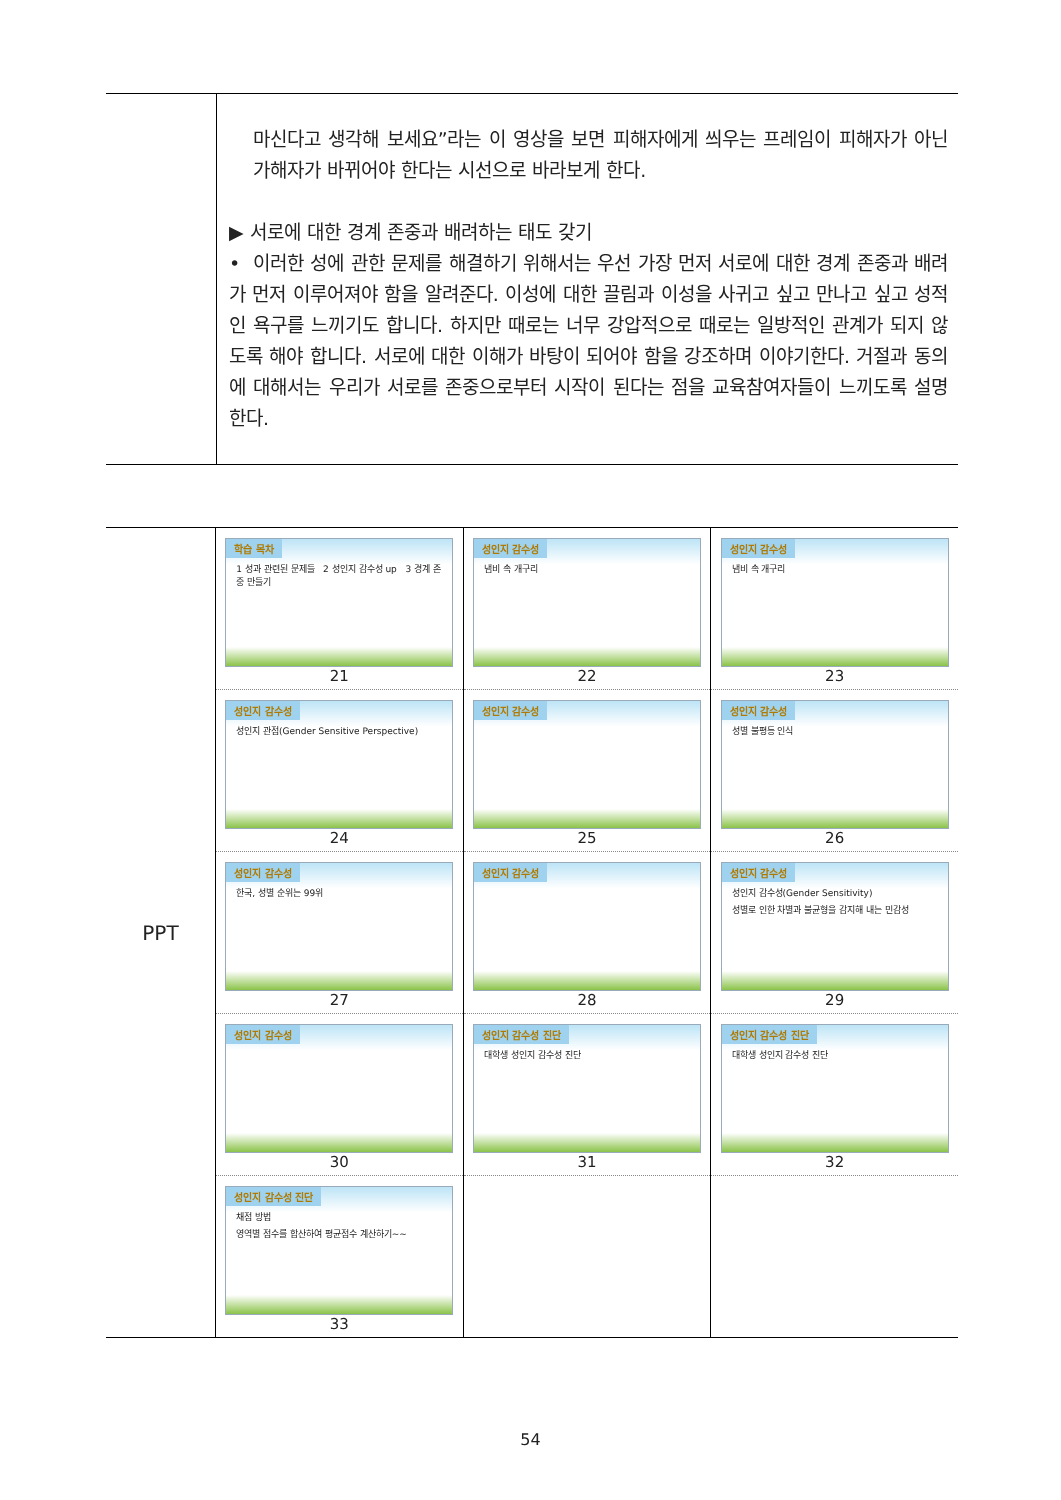| | 마신다고 생각해 보세요”라는 이 영상을 보면 피해자에게 씌우는 프레임이 피해자가 아닌 가해자가 바뀌어야 한다는 시선으로 바라보게 한다. ▶ 서로에 대한 경계 존중과 배려하는 태도 갖기 • 이러한 성에 관한 문제를 해결하기 위해서는 우선 가장 먼저 서로에 대한 경계 존중과 배려가 먼저 이루어져야 함을 알려준다. 이성에 대한 끌림과 이성을 사귀고 싶고 만나고 싶고 성적인 욕구를 느끼기도 합니다. 하지만 때로는 너무 강압적으로 때로는 일방적인 관계가 되지 않도록 해야 합니다. 서로에 대한 이해가 바탕이 되어야 함을 강조하며 이야기한다. 거절과 동의에 대해서는 우리가 서로를 존중으로부터 시작이 된다는 점을 교육참여자들이 느끼도록 설명한다. |
| PPT | 학습 목차 1 성과 관련된 문제들 2 성인지 감수성 up 3 경계 존중 만들기 21 | 성인지 감수성 냄비 속 개구리 22 | 성인지 감수성 냄비 속 개구리 23 |
| | 성인지 감수성 성인지 관점(Gender Sensitive Perspective) 24 | 성인지 감수성 25 | 성인지 감수성 성별 불평등 인식 26 |
| | 성인지 감수성 한국, 성별 순위는 99위 27 | 성인지 감수성 28 | 성인지 감수성 성인지 감수성(Gender Sensitivity) 성별로 인한 차별과 불균형을 감지해 내는 민감성 29 |
| | 성인지 감수성 30 | 성인지 감수성 진단 대학생 성인지 감수성 진단 31 | 성인지 감수성 진단 대학생 성인지 감수성 진단 32 |
| | 성인지 감수성 진단 채점 방법 영역별 점수를 합산하여 평균점수 계산하기~~ 33 | | |
54